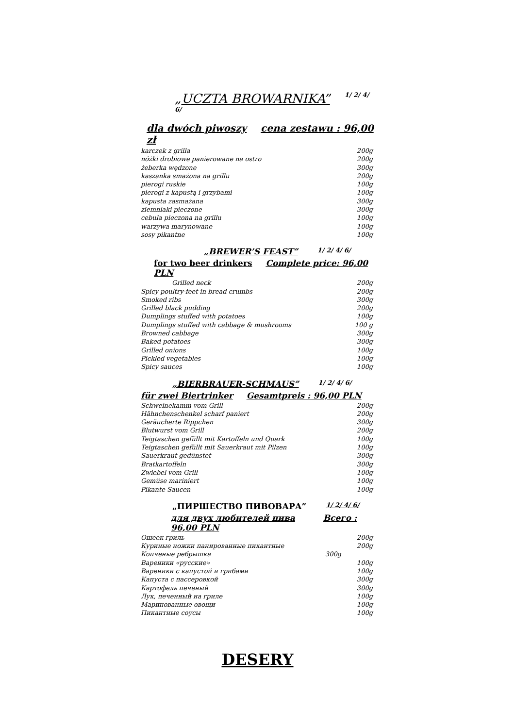„UCZTA BROWARNIKA” 1/ 2/ 4/ 6/
dla dwóch piwoszy cena zestawu : 96,00 zł
| karczek z grilla | 200g |
| nóżki drobiowe panierowane na ostro | 200g |
| żeberka wędzone | 300g |
| kaszanka smażona na grillu | 200g |
| pierogi ruskie | 100g |
| pierogi z kapustą i grzybami | 100g |
| kapusta zasmażana | 300g |
| ziemniaki pieczone | 300g |
| cebula pieczona na grillu | 100g |
| warzywa marynowane | 100g |
| sosy pikantne | 100g |
„BREWER’S FEAST” 1/ 2/ 4/ 6/
for two beer drinkers Complete price: 96,00 PLN
| Grilled neck | 200g |
| Spicy poultry-feet in bread crumbs | 200g |
| Smoked ribs | 300g |
| Grilled black pudding | 200g |
| Dumplings stuffed with potatoes | 100g |
| Dumplings stuffed with cabbage & mushrooms | 100 g |
| Browned cabbage | 300g |
| Baked potatoes | 300g |
| Grilled onions | 100g |
| Pickled vegetables | 100g |
| Spicy sauces | 100g |
„BIERBRAUER-SCHMAUS” 1/ 2/ 4/ 6/
für zwei Biertrinker Gesamtpreis : 96,00 PLN
| Schweinekamm vom Grill | 200g |
| Hähnchenschenkel scharf paniert | 200g |
| Geräucherte Rippchen | 300g |
| Blutwurst vom Grill | 200g |
| Teigtaschen gefüllt mit Kartoffeln und Quark | 100g |
| Teigtaschen gefüllt mit Sauerkraut mit Pilzen | 100g |
| Sauerkraut gedünstet | 300g |
| Bratkartoffeln | 300g |
| Zwiebel vom Grill | 100g |
| Gemüse mariniert | 100g |
| Pikante Saucen | 100g |
„ПИРШЕСТВО ПИВОВАРА” 1/ 2/ 4/ 6/
для двух любителей пива Всего : 96,00 PLN
| Ошеек гриль | 200g |
| Куриные ножки панированные пикантные | 200g |
| Копченые ребрышка | 300g |
| Вареники «русские» | 100g |
| Вареники с капустой и грибами | 100g |
| Капуста с пассеровкой | 300g |
| Картофель печеный | 300g |
| Лук, печенный на гриле | 100g |
| Маринованные овощи | 100g |
| Пикантные соусы | 100g |
DESERY